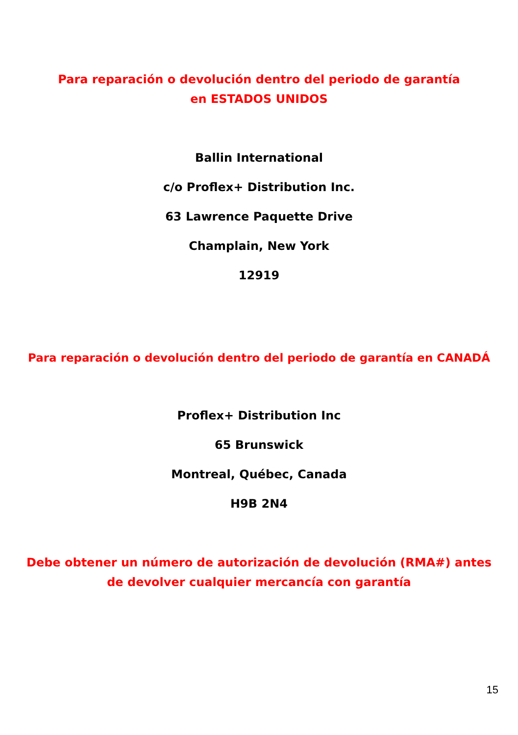Para reparación o devolución dentro del periodo de garantía en ESTADOS UNIDOS
Ballin International
c/o Proflex+ Distribution Inc.
63 Lawrence Paquette Drive
Champlain, New York
12919
Para reparación o devolución dentro del periodo de garantía en CANADÁ
Proflex+ Distribution Inc
65 Brunswick
Montreal, Québec, Canada
H9B 2N4
Debe obtener un número de autorización de devolución (RMA#) antes de devolver cualquier mercancía con garantía
15